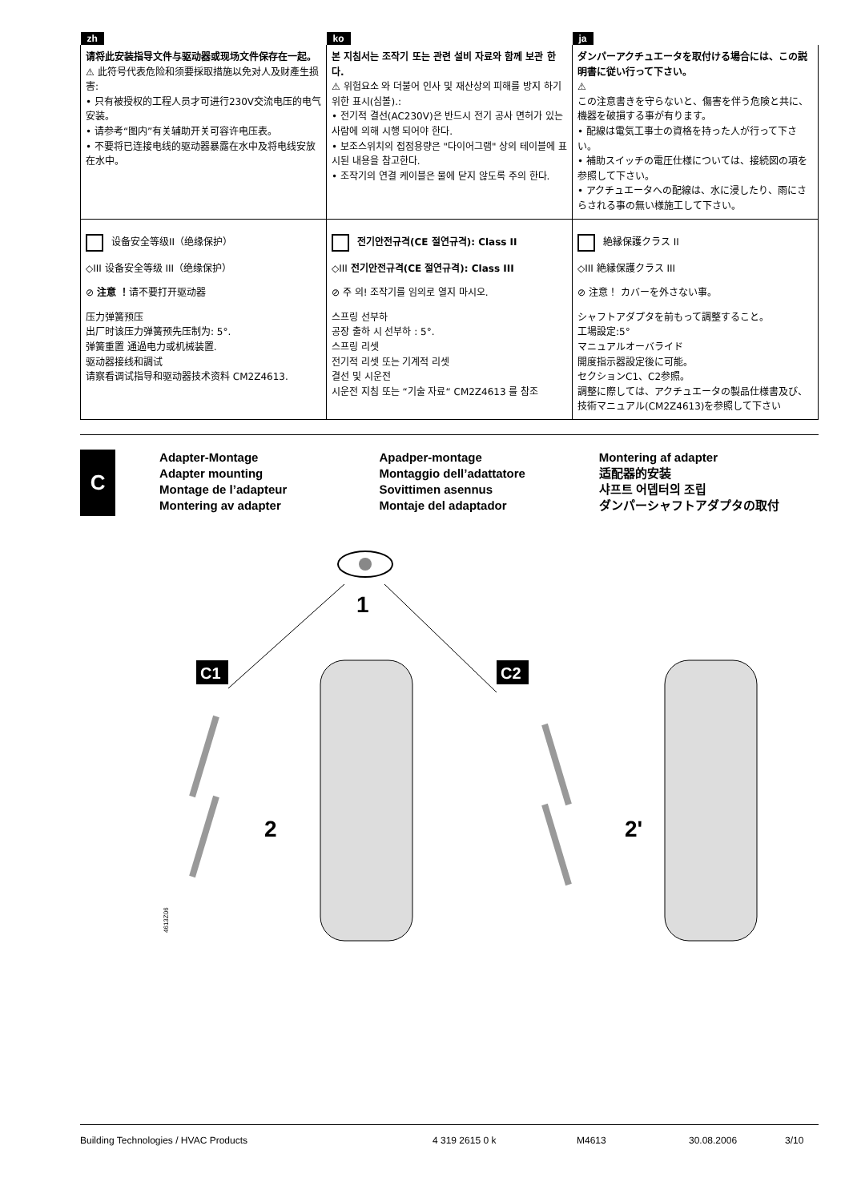| zh | ko | ja |
| --- | --- | --- |
| 请将此安装指导文件与驱动器或现场文件保存在一起。 ⚠ 此符号代表危险和须要採取措施以免对人及财產生损害: • 只有被授权的工程人员才可进行230V交流电压的电气安装。 • 请参考“图内”有关辅助开关可容许电压表。 • 不要将已连接电线的驱动器暴露在水中及将电线安放在水中。 | 본 지침서는 조작기 또는 관련 설비 자료와 함께 보관 한다. ⚠ 위험요소 와 더불어 인사 및 재산상의 피해를 방지 하기 위한 표시(심볼).: • 전기적 결선(AC230V)은 반드시 전기 공사 면허가 있는 사람에 의해 시행 되어야 한다. • 보조스위치의 접점용량은 "다이어그램" 상의 테이블에 표시된 내용을 참고한다. • 조작기의 연결 케이블은 물에 닫지 않도록 주의 한다. | ダンパーアクチュエータを取付ける場合には、この説明書に従い行って下さい。 ⚠ この注意書きを守らないと、傷害を伴う危険と共に、機器を破損する事が有ります。 • 配線は電気工事士の資格を持った人が行って下さい。 • 補助スイッチの電圧仕様については、接続図の項を参照して下さい。 • アクチュエータへの配線は、水に浸したり、雨にさらされる事の無い様施工して下さい。 |
| 设备安全等级II（绝缘保护） ◇III 设备安全等级 III（绝缘保护） ⊘ 注意 ！ 请不要打开驱动器 压力弹簧预压 出厂时该压力弹簧预先压制为: 5°. 弹簧重置 通過电力或机械装置. 驱动器接线和調试 请察看调试指导和驱动器技术资料 CM2Z4613. | 전기안전규격(CE 절연규격): Class II ◇III 전기안전규격(CE 절연규격): Class III ⊘ 주 의! 조작기를 임의로 열지 마시오. 스프링 선부하 공장 출하 시 선부하 : 5°. 스프링 리셋 전기적 리셋 또는 기계적 리셋 결선 및 시운전 시운전 지침 또는 “기술 자료“ CM2Z4613 를 참조 | 絶縁保護クラス II ◇III 絶縁保護クラス III ⊘ 注意！ カバーを外さない事。 シャフトアダプタを前もって調整すること。 工場設定:5° マニュアルオーバライド 開度指示器設定後に可能。 セクションC1、C2参照。 調整に際しては、アクチュエータの製品仕様書及び、技術マニュアル(CM2Z4613)を参照して下さい |
C
Adapter-Montage
Adapter mounting
Montage de l’adapteur
Montering av adapter
Apadper-montage
Montaggio dell’adattatore
Sovittimen asennus
Montaje del adaptador
Montering af adapter
适配器的安装
샤프트 어뎁터의 조립
ダンパーシャフトアダプタの取付
1
C1
C2
2
2'
4613Z06
Building Technologies / HVAC Products 4 319 2615 0 k M4613 30.08.2006 3/10